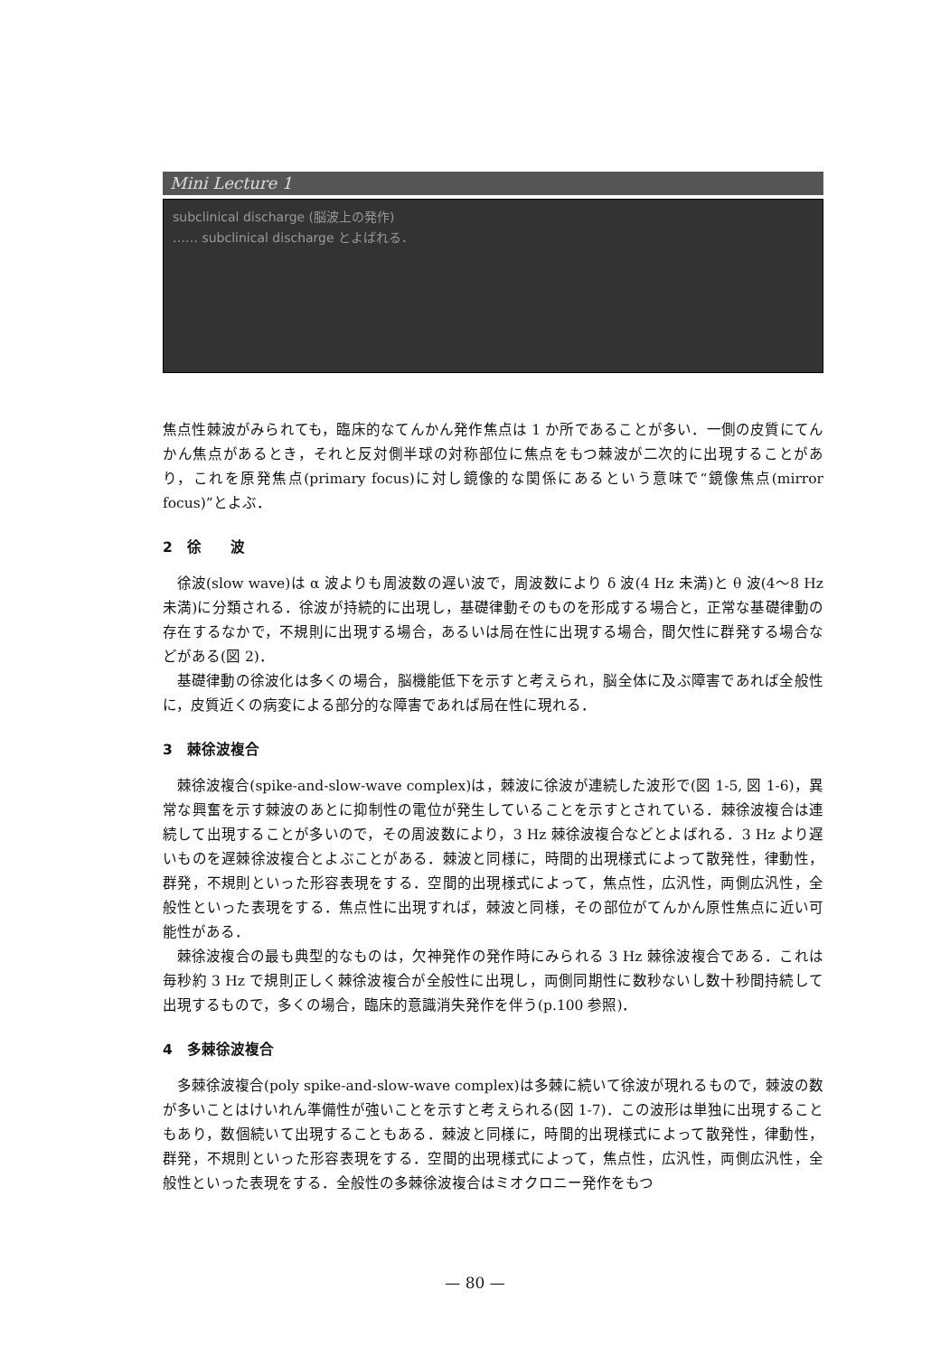Mini Lecture 1
subclinical discharge (脳波上の発作)
…… subclinical discharge とよばれる．
焦点性棘波がみられても，臨床的なてんかん発作焦点は 1 か所であることが多い．一側の皮質にてんかん焦点があるとき，それと反対側半球の対称部位に焦点をもつ棘波が二次的に出現することがあり，これを原発焦点(primary focus)に対し鏡像的な関係にあるという意味で“鏡像焦点(mirror focus)”とよぶ．
2　徐　　波
徐波(slow wave)は α 波よりも周波数の遅い波で，周波数により δ 波(4 Hz 未満)と θ 波(4〜8 Hz 未満)に分類される．徐波が持続的に出現し，基礎律動そのものを形成する場合と，正常な基礎律動の存在するなかで，不規則に出現する場合，あるいは局在性に出現する場合，間欠性に群発する場合などがある(図 2)．
基礎律動の徐波化は多くの場合，脳機能低下を示すと考えられ，脳全体に及ぶ障害であれば全般性に，皮質近くの病変による部分的な障害であれば局在性に現れる．
3　棘徐波複合
棘徐波複合(spike-and-slow-wave complex)は，棘波に徐波が連続した波形で(図 1-5, 図 1-6)，異常な興奮を示す棘波のあとに抑制性の電位が発生していることを示すとされている．棘徐波複合は連続して出現することが多いので，その周波数により，3 Hz 棘徐波複合などとよばれる．3 Hz より遅いものを遅棘徐波複合とよぶことがある．棘波と同様に，時間的出現様式によって散発性，律動性，群発，不規則といった形容表現をする．空間的出現様式によって，焦点性，広汎性，両側広汎性，全般性といった表現をする．焦点性に出現すれば，棘波と同様，その部位がてんかん原性焦点に近い可能性がある．
棘徐波複合の最も典型的なものは，欠神発作の発作時にみられる 3 Hz 棘徐波複合である．これは毎秒約 3 Hz で規則正しく棘徐波複合が全般性に出現し，両側同期性に数秒ないし数十秒間持続して出現するもので，多くの場合，臨床的意識消失発作を伴う(p.100 参照)．
4　多棘徐波複合
多棘徐波複合(poly spike-and-slow-wave complex)は多棘に続いて徐波が現れるもので，棘波の数が多いことはけいれん準備性が強いことを示すと考えられる(図 1-7)．この波形は単独に出現することもあり，数個続いて出現することもある．棘波と同様に，時間的出現様式によって散発性，律動性，群発，不規則といった形容表現をする．空間的出現様式によって，焦点性，広汎性，両側広汎性，全般性といった表現をする．全般性の多棘徐波複合はミオクロニー発作をもつ
— 80 —